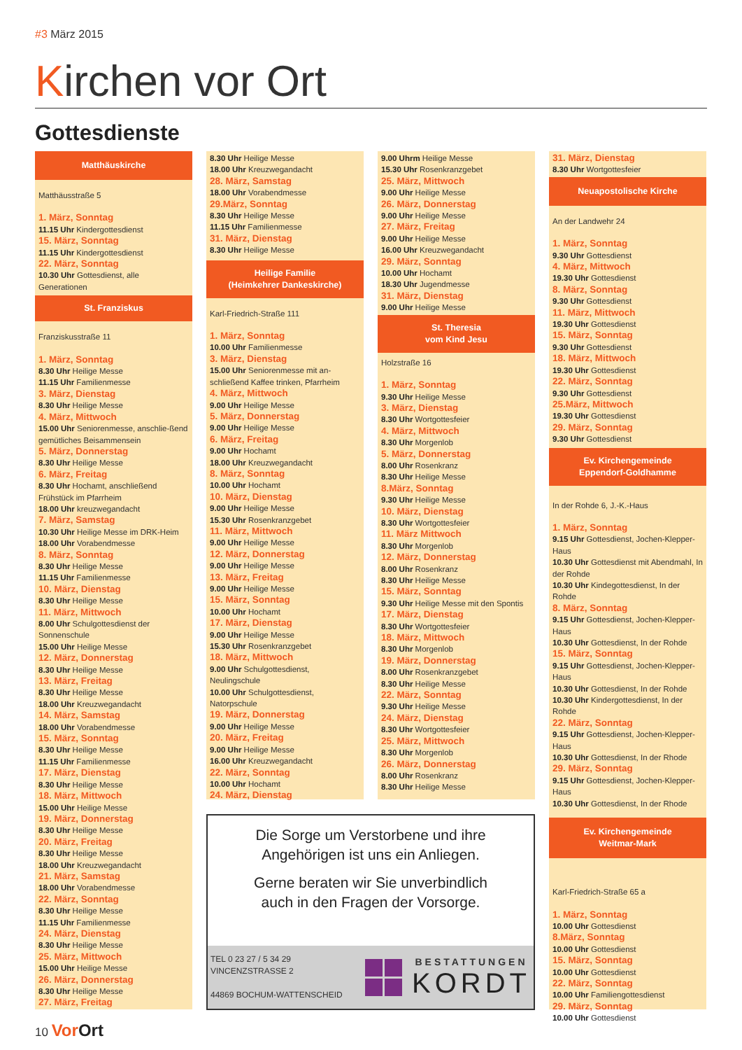#3 März 2015
Kirchen vor Ort
Gottesdienste
Matthäuskirche
Matthäusstraße 5
1. März, Sonntag
11.15 Uhr Kindergottesdienst
15. März, Sonntag
11.15 Uhr Kindergottesdienst
22. März, Sonntag
10.30 Uhr Gottesdienst, alle Generationen
St. Franziskus
Franziskusstraße 11
1. März, Sonntag
8.30 Uhr Heilige Messe
11.15 Uhr Familienmesse
3. März, Dienstag
8.30 Uhr Heilige Messe
4. März, Mittwoch
15.00 Uhr Seniorenmesse, anschlie-ßend gemütliches Beisammensein
5. März, Donnerstag
8.30 Uhr Heilige Messe
6. März, Freitag
8.30 Uhr Hochamt, anschließend Frühstück im Pfarrheim
18.00 Uhr kreuzwegandacht
7. März, Samstag
10.30 Uhr Heilige Messe im DRK-Heim
18.00 Uhr Vorabendmesse
8. März, Sonntag
8.30 Uhr Heilige Messe
11.15 Uhr Familienmesse
10. März, Dienstag
8.30 Uhr Heilige Messe
11. März, Mittwoch
8.00 Uhr Schulgottesdienst der Sonnenschule
15.00 Uhr Heilige Messe
12. März, Donnerstag
8.30 Uhr Heilige Messe
13. März, Freitag
8.30 Uhr Heilige Messe
18.00 Uhr Kreuzwegandacht
14. März, Samstag
18.00 Uhr Vorabendmesse
15. März, Sonntag
8.30 Uhr Heilige Messe
11.15 Uhr Familienmesse
17. März, Dienstag
8.30 Uhr Heilige Messe
18. März, Mittwoch
15.00 Uhr Heilige Messe
19. März, Donnerstag
8.30 Uhr Heilige Messe
20. März, Freitag
8.30 Uhr Heilige Messe
18.00 Uhr Kreuzwegandacht
21. März, Samstag
18.00 Uhr Vorabendmesse
22. März, Sonntag
8.30 Uhr Heilige Messe
11.15 Uhr Familienmesse
24. März, Dienstag
8.30 Uhr Heilige Messe
25. März, Mittwoch
15.00 Uhr Heilige Messe
26. März, Donnerstag
8.30 Uhr Heilige Messe
27. März, Freitag
8.30 Uhr Heilige Messe
18.00 Uhr Kreuzwegandacht
28. März, Samstag
18.00 Uhr Vorabendmesse
29.März, Sonntag
8.30 Uhr Heilige Messe
11.15 Uhr Familienmesse
31. März, Dienstag
8.30 Uhr Heilige Messe
Heilige Familie
(Heimkehrer Dankeskirche)
Karl-Friedrich-Straße 111
1. März, Sonntag
10.00 Uhr Familienmesse
3. März, Dienstag
15.00 Uhr Seniorenmesse mit an-schließend Kaffee trinken, Pfarrheim
4. März, Mittwoch
9.00 Uhr Heilige Messe
5. März, Donnerstag
9.00 Uhr Heilige Messe
6. März, Freitag
9.00 Uhr Hochamt
18.00 Uhr Kreuzwegandacht
8. März, Sonntag
10.00 Uhr Hochamt
10. März, Dienstag
9.00 Uhr Heilige Messe
15.30 Uhr Rosenkranzgebet
11. März, Mittwoch
9.00 Uhr Heilige Messe
12. März, Donnerstag
9.00 Uhr Heilige Messe
13. März, Freitag
9.00 Uhr Heilige Messe
15. März, Sonntag
10.00 Uhr Hochamt
17. März, Dienstag
9.00 Uhr Heilige Messe
15.30 Uhr Rosenkranzgebet
18. März, Mittwoch
9.00 Uhr Schulgottesdienst, Neulingschule
10.00 Uhr Schulgottesdienst, Natorpschule
19. März, Donnerstag
9.00 Uhr Heilige Messe
20. März, Freitag
9.00 Uhr Heilige Messe
16.00 Uhr Kreuzwegandacht
22. März, Sonntag
10.00 Uhr Hochamt
24. März, Dienstag
9.00 Uhrm Heilige Messe
15.30 Uhr Rosenkranzgebet
25. März, Mittwoch
9.00 Uhr Heilige Messe
26. März, Donnerstag
9.00 Uhr Heilige Messe
27. März, Freitag
9.00 Uhr Heilige Messe
16.00 Uhr Kreuzwegandacht
29. März, Sonntag
10.00 Uhr Hochamt
18.30 Uhr Jugendmesse
31. März, Dienstag
9.00 Uhr Heilige Messe
St. Theresia
vom Kind Jesu
Holzstraße 16
1. März, Sonntag
9.30 Uhr Heilige Messe
3. März, Dienstag
8.30 Uhr Wortgottesfeier
4. März, Mittwoch
8.30 Uhr Morgenlob
5. März, Donnerstag
8.00 Uhr Rosenkranz
8.30 Uhr Heilige Messe
8.März, Sonntag
9.30 Uhr Heilige Messe
10. März, Dienstag
8.30 Uhr Wortgottesfeier
11. März Mittwoch
8.30 Uhr Morgenlob
12. März, Donnerstag
8.00 Uhr Rosenkranz
8.30 Uhr Heilige Messe
15. März, Sonntag
9.30 Uhr Heilige Messe mit den Spontis
17. März, Dienstag
8.30 Uhr Wortgottesfeier
18. März, Mittwoch
8.30 Uhr Morgenlob
19. März, Donnerstag
8.00 Uhr Rosenkranzgebet
8.30 Uhr Heilige Messe
22. März, Sonntag
9.30 Uhr Heilige Messe
24. März, Dienstag
8.30 Uhr Wortgottesfeier
25. März, Mittwoch
8.30 Uhr Morgenlob
26. März, Donnerstag
8.00 Uhr Rosenkranz
8.30 Uhr Heilige Messe
Die Sorge um Verstorbene und ihre
Angehörigen ist uns ein Anliegen.
Gerne beraten wir Sie unverbindlich
auch in den Fragen der Vorsorge.
TEL 0 23 27 / 5 34 29
VINCENZSTRASSE 2
44869 BOCHUM-WATTENSCHEID
BESTATTUNGEN
KORDT
31. März, Dienstag
8.30 Uhr Wortgottesfeier
Neuapostolische Kirche
An der Landwehr 24
1. März, Sonntag
9.30 Uhr Gottesdienst
4. März, Mittwoch
19.30 Uhr Gottesdienst
8. März, Sonntag
9.30 Uhr Gottesdienst
11. März, Mittwoch
19.30 Uhr Gottesdienst
15. März, Sonntag
9.30 Uhr Gottesdienst
18. März, Mittwoch
19.30 Uhr Gottesdienst
22. März, Sonntag
9.30 Uhr Gottesdienst
25.März, Mittwoch
19.30 Uhr Gottesdienst
29. März, Sonntag
9.30 Uhr Gottesdienst
Ev. Kirchengemeinde
Eppendorf-Goldhamme
In der Rohde 6, J.-K.-Haus
1. März, Sonntag
9.15 Uhr Gottesdienst, Jochen-Klepper-Haus
10.30 Uhr Gottesdienst mit Abendmahl, In der Rohde
10.30 Uhr Kindegottesdienst, In der Rohde
8. März, Sonntag
9.15 Uhr Gottesdienst, Jochen-Klepper-Haus
10.30 Uhr Gottesdienst, In der Rohde
15. März, Sonntag
9.15 Uhr Gottesdienst, Jochen-Klepper-Haus
10.30 Uhr Gottesdienst, In der Rohde
10.30 Uhr Kindergottesdienst, In der Rohde
22. März, Sonntag
9.15 Uhr Gottesdienst, Jochen-Klepper-Haus
10.30 Uhr Gottesdienst, In der Rhode
29. März, Sonntag
9.15 Uhr Gottesdienst, Jochen-Klepper-Haus
10.30 Uhr Gottesdienst, In der Rhode
Ev. Kirchengemeinde
Weitmar-Mark
Karl-Friedrich-Straße 65 a
1. März, Sonntag
10.00 Uhr Gottesdienst
8.März, Sonntag
10.00 Uhr Gottesdienst
15. März, Sonntag
10.00 Uhr Gottesdienst
22. März, Sonntag
10.00 Uhr Familiengottesdienst
29. März, Sonntag
10.00 Uhr Gottesdienst
10 VorOrt